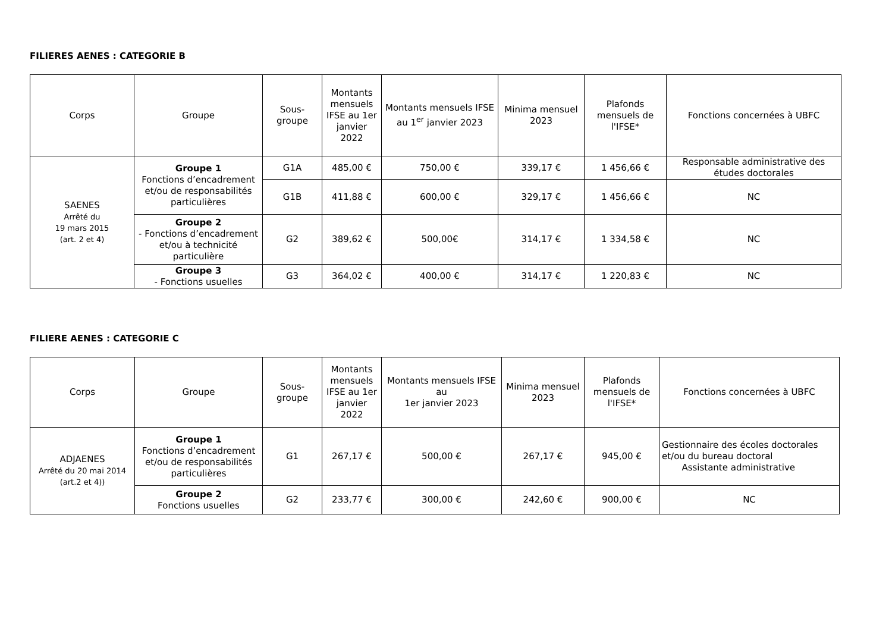FILIERES AENES : CATEGORIE B
| Corps | Groupe | Sous-groupe | Montants mensuels IFSE au 1er janvier 2022 | Montants mensuels IFSE au 1<sup>er</sup> janvier 2023 | Minima mensuel 2023 | Plafonds mensuels de l'IFSE* | Fonctions concernées à UBFC |
| --- | --- | --- | --- | --- | --- | --- | --- |
| SAENES Arrêté du 19 mars 2015 (art. 2 et 4) | Groupe 1 Fonctions d’encadrement et/ou de responsabilités particulières | G1A | 485,00 € | 750,00 € | 339,17 € | 1 456,66 € | Responsable administrative des études doctorales |
| | | G1B | 411,88 € | 600,00 € | 329,17 € | 1 456,66 € | NC |
| | Groupe 2 - Fonctions d’encadrement et/ou à technicité particulière | G2 | 389,62 € | 500,00€ | 314,17 € | 1 334,58 € | NC |
| | Groupe 3 - Fonctions usuelles | G3 | 364,02 € | 400,00 € | 314,17 € | 1 220,83 € | NC |
FILIERE AENES : CATEGORIE C
| Corps | Groupe | Sous-groupe | Montants mensuels IFSE au 1er janvier 2022 | Montants mensuels IFSE au 1er janvier 2023 | Minima mensuel 2023 | Plafonds mensuels de l'IFSE* | Fonctions concernées à UBFC |
| --- | --- | --- | --- | --- | --- | --- | --- |
| ADJAENES Arrêté du 20 mai 2014 (art.2 et 4)) | Groupe 1 Fonctions d’encadrement et/ou de responsabilités particulières | G1 | 267,17 € | 500,00 € | 267,17 € | 945,00 € | Gestionnaire des écoles doctorales et/ou du bureau doctoral Assistante administrative |
| | Groupe 2 Fonctions usuelles | G2 | 233,77 € | 300,00 € | 242,60 € | 900,00 € | NC |